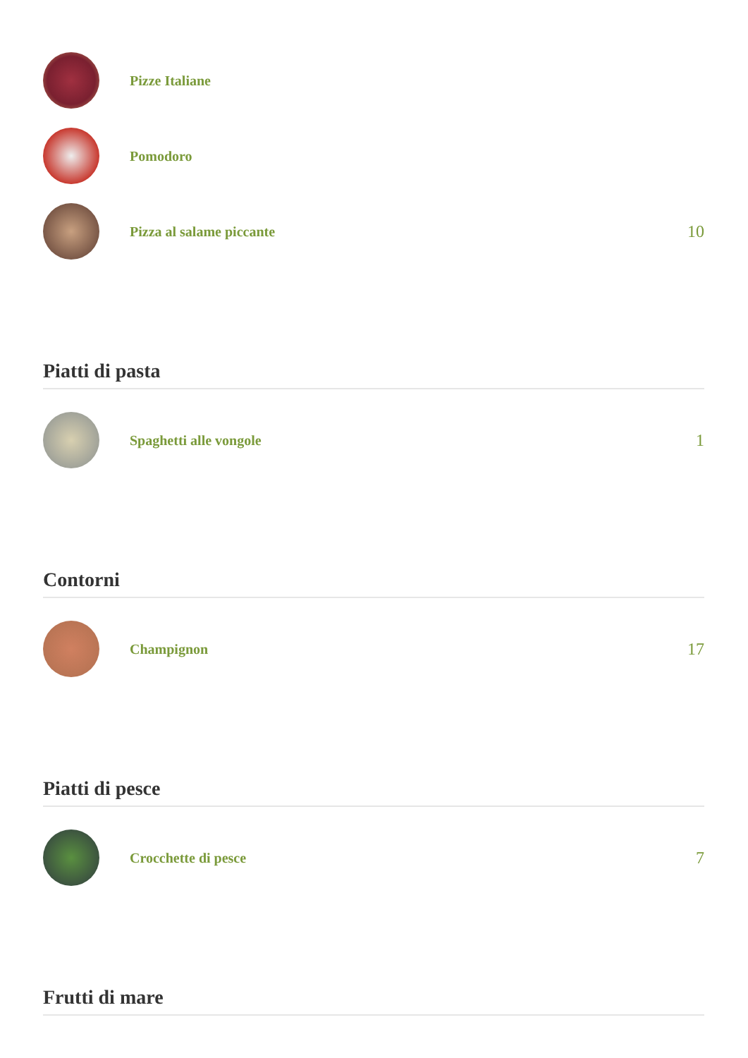Pizze Italiane
Pomodoro
Pizza al salame piccante
10
Piatti di pasta
Spaghetti alle vongole
1
Contorni
Champignon
17
Piatti di pesce
Crocchette di pesce
7
Frutti di mare